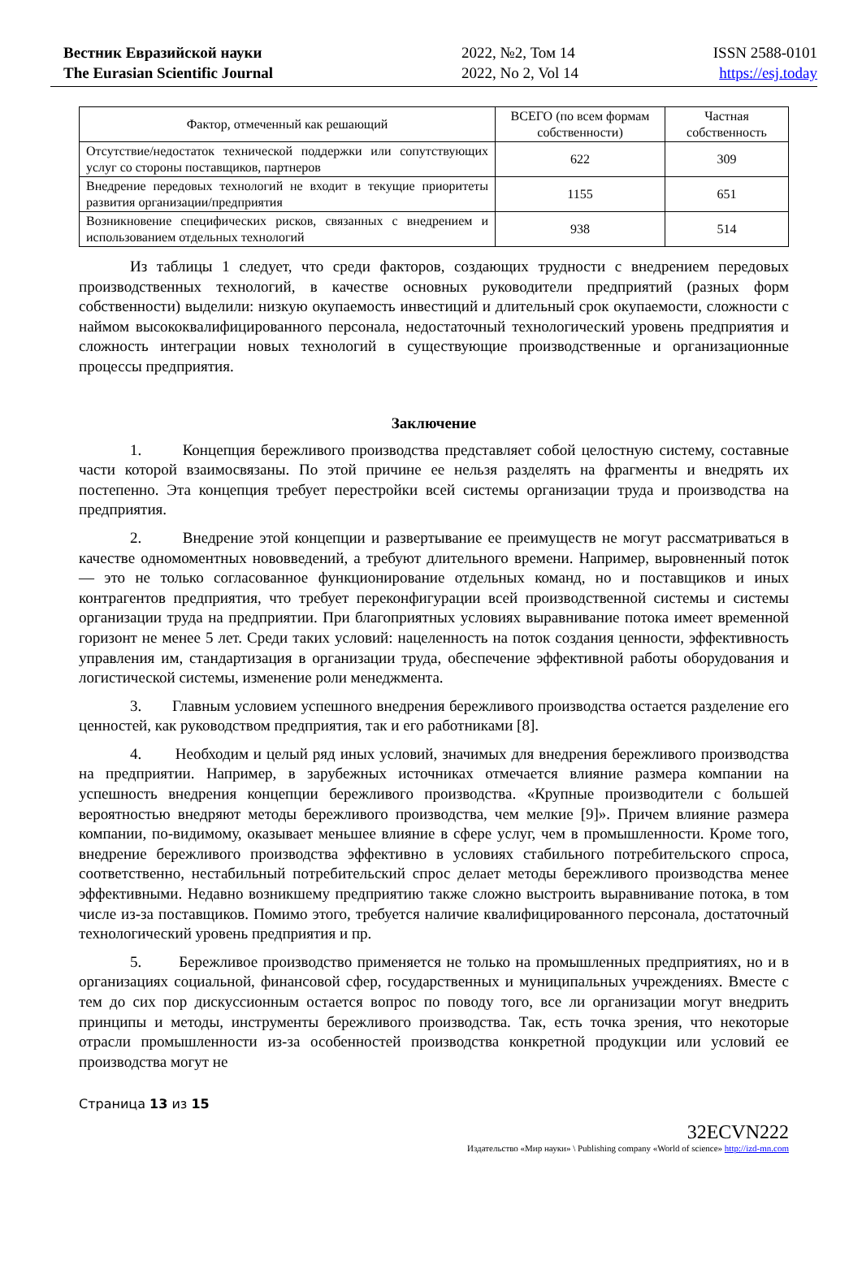Вестник Евразийской науки
The Eurasian Scientific Journal
2022, №2, Том 14
2022, No 2, Vol 14
ISSN 2588-0101
https://esj.today
| Фактор, отмеченный как решающий | ВСЕГО (по всем формам собственности) | Частная собственность |
| --- | --- | --- |
| Отсутствие/недостаток технической поддержки или сопутствующих услуг со стороны поставщиков, партнеров | 622 | 309 |
| Внедрение передовых технологий не входит в текущие приоритеты развития организации/предприятия | 1155 | 651 |
| Возникновение специфических рисков, связанных с внедрением и использованием отдельных технологий | 938 | 514 |
Из таблицы 1 следует, что среди факторов, создающих трудности с внедрением передовых производственных технологий, в качестве основных руководители предприятий (разных форм собственности) выделили: низкую окупаемость инвестиций и длительный срок окупаемости, сложности с наймом высококвалифицированного персонала, недостаточный технологический уровень предприятия и сложность интеграции новых технологий в существующие производственные и организационные процессы предприятия.
Заключение
1. Концепция бережливого производства представляет собой целостную систему, составные части которой взаимосвязаны. По этой причине ее нельзя разделять на фрагменты и внедрять их постепенно. Эта концепция требует перестройки всей системы организации труда и производства на предприятия.
2. Внедрение этой концепции и развертывание ее преимуществ не могут рассматриваться в качестве одномоментных нововведений, а требуют длительного времени. Например, выровненный поток — это не только согласованное функционирование отдельных команд, но и поставщиков и иных контрагентов предприятия, что требует переконфигурации всей производственной системы и системы организации труда на предприятии. При благоприятных условиях выравнивание потока имеет временной горизонт не менее 5 лет. Среди таких условий: нацеленность на поток создания ценности, эффективность управления им, стандартизация в организации труда, обеспечение эффективной работы оборудования и логистической системы, изменение роли менеджмента.
3. Главным условием успешного внедрения бережливого производства остается разделение его ценностей, как руководством предприятия, так и его работниками [8].
4. Необходим и целый ряд иных условий, значимых для внедрения бережливого производства на предприятии. Например, в зарубежных источниках отмечается влияние размера компании на успешность внедрения концепции бережливого производства. «Крупные производители с большей вероятностью внедряют методы бережливого производства, чем мелкие [9]». Причем влияние размера компании, по-видимому, оказывает меньшее влияние в сфере услуг, чем в промышленности. Кроме того, внедрение бережливого производства эффективно в условиях стабильного потребительского спроса, соответственно, нестабильный потребительский спрос делает методы бережливого производства менее эффективными. Недавно возникшему предприятию также сложно выстроить выравнивание потока, в том числе из-за поставщиков. Помимо этого, требуется наличие квалифицированного персонала, достаточный технологический уровень предприятия и пр.
5. Бережливое производство применяется не только на промышленных предприятиях, но и в организациях социальной, финансовой сфер, государственных и муниципальных учреждениях. Вместе с тем до сих пор дискуссионным остается вопрос по поводу того, все ли организации могут внедрить принципы и методы, инструменты бережливого производства. Так, есть точка зрения, что некоторые отрасли промышленности из-за особенностей производства конкретной продукции или условий ее производства могут не
Страница 13 из 15
32ECVN222
Издательство «Мир науки» \ Publishing company «World of science» http://izd-mn.com